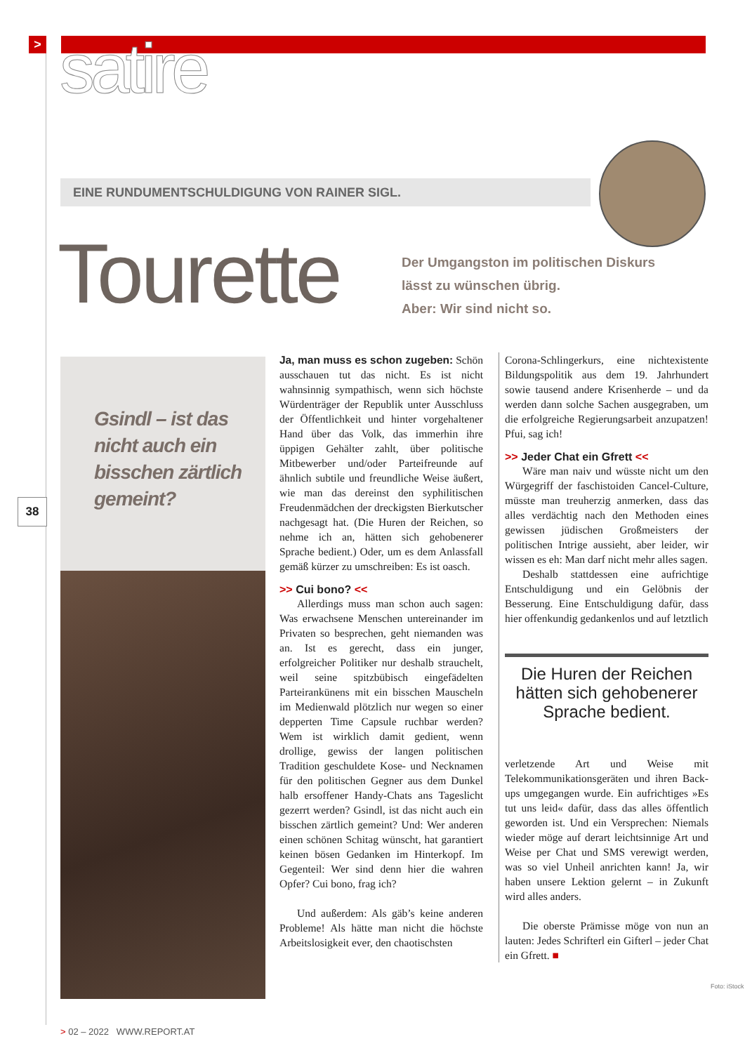> satire
EINE RUNDUMENTSCHULDIGUNG VON RAINER SIGL.
Tourette
Der Umgangston im politischen Diskurs lässt zu wünschen übrig.
Aber: Wir sind nicht so.
38
Gsindl – ist das nicht auch ein bisschen zärtlich gemeint?
Ja, man muss es schon zugeben: Schön ausschauen tut das nicht. Es ist nicht wahnsinnig sympathisch, wenn sich höchste Würdenträger der Republik unter Ausschluss der Öffentlichkeit und hinter vorgehaltener Hand über das Volk, das immerhin ihre üppigen Gehälter zahlt, über politische Mitbewerber und/oder Parteifreunde auf ähnlich subtile und freundliche Weise äußert, wie man das dereinst den syphilitischen Freudenmädchen der dreckigsten Bierkutscher nachgesagt hat. (Die Huren der Reichen, so nehme ich an, hätten sich gehobenerer Sprache bedient.) Oder, um es dem Anlassfall gemäß kürzer zu umschreiben: Es ist oasch.
>> Cui bono? <<
Allerdings muss man schon auch sagen: Was erwachsene Menschen untereinander im Privaten so besprechen, geht niemanden was an. Ist es gerecht, dass ein junger, erfolgreicher Politiker nur deshalb strauchelt, weil seine spitzbübisch eingefädelten Parteirankünens mit ein bisschen Mauscheln im Medienwald plötzlich nur wegen so einer depperten Time Capsule ruchbar werden? Wem ist wirklich damit gedient, wenn drollige, gewiss der langen politischen Tradition geschuldete Kose- und Necknamen für den politischen Gegner aus dem Dunkel halb ersoffener Handy-Chats ans Tageslicht gezerrt werden? Gsindl, ist das nicht auch ein bisschen zärtlich gemeint? Und: Wer anderen einen schönen Schitag wünscht, hat garantiert keinen bösen Gedanken im Hinterkopf. Im Gegenteil: Wer sind denn hier die wahren Opfer? Cui bono, frag ich?
Und außerdem: Als gäb’s keine anderen Probleme! Als hätte man nicht die höchste Arbeitslosigkeit ever, den chaotischsten
Corona-Schlingerkurs, eine nichtexistente Bildungspolitik aus dem 19. Jahrhundert sowie tausend andere Krisenherde – und da werden dann solche Sachen ausgegraben, um die erfolgreiche Regierungsarbeit anzupatzen! Pfui, sag ich!
>> Jeder Chat ein Gfrett <<
Wäre man naiv und wüsste nicht um den Würgegriff der faschistoiden Cancel-Culture, müsste man treuherzig anmerken, dass das alles verdächtig nach den Methoden eines gewissen jüdischen Großmeisters der politischen Intrige aussieht, aber leider, wir wissen es eh: Man darf nicht mehr alles sagen.
Deshalb stattdessen eine aufrichtige Entschuldigung und ein Gelöbnis der Besserung. Eine Entschuldigung dafür, dass hier offenkundig gedankenlos und auf letztlich
Die Huren der Reichen hätten sich gehobenerer Sprache bedient.
verletzende Art und Weise mit Telekommunikationsgeräten und ihren Back-ups umgegangen wurde. Ein aufrichtiges »Es tut uns leid« dafür, dass das alles öffentlich geworden ist. Und ein Versprechen: Niemals wieder möge auf derart leichtsinnige Art und Weise per Chat und SMS verewigt werden, was so viel Unheil anrichten kann! Ja, wir haben unsere Lektion gelernt – in Zukunft wird alles anders.
Die oberste Prämisse möge von nun an lauten: Jedes Schrifterl ein Gifterl – jeder Chat ein Gfrett. ■
Foto: iStock
> 02 – 2022 WWW.REPORT.AT